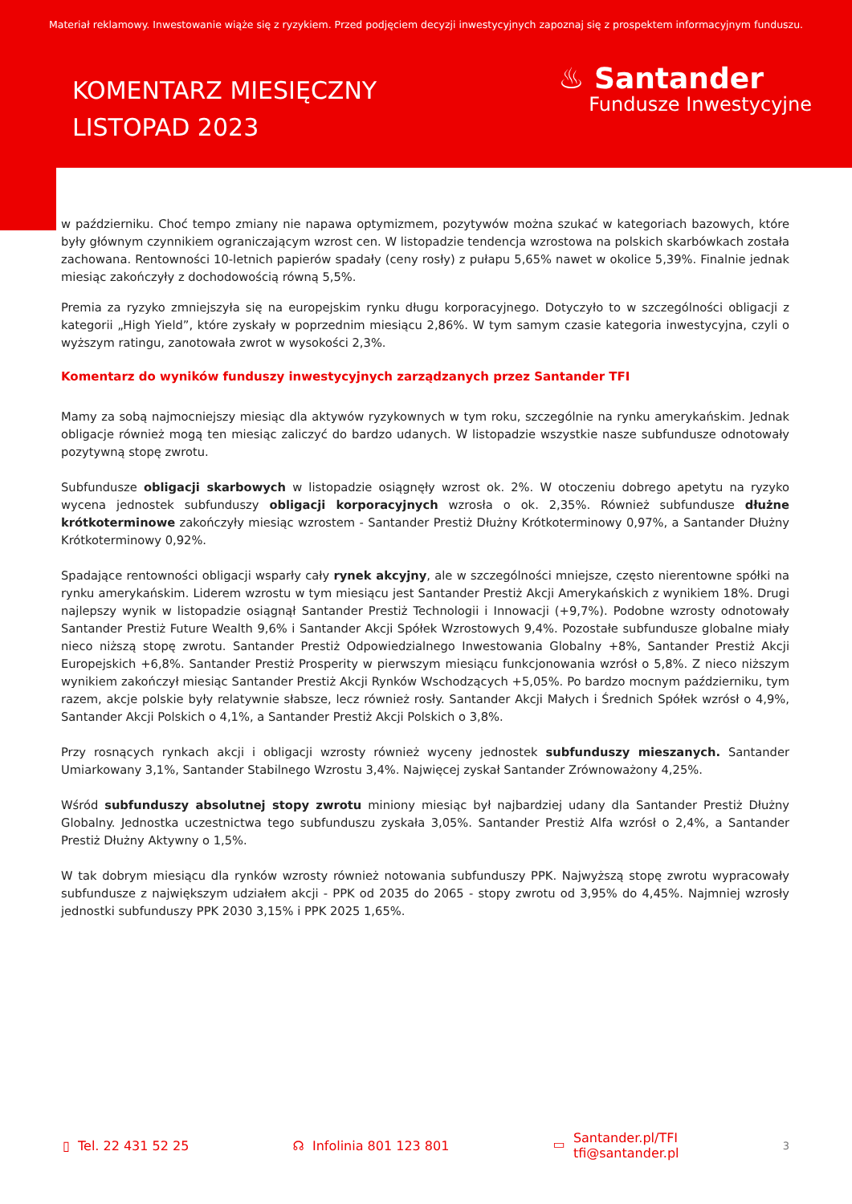Materiał reklamowy. Inwestowanie wiąże się z ryzykiem. Przed podjęciem decyzji inwestycyjnych zapoznaj się z prospektem informacyjnym funduszu.
KOMENTARZ MIESIĘCZNY
LISTOPAD 2023
♨ Santander
Fundusze Inwestycyjne
w październiku. Choć tempo zmiany nie napawa optymizmem, pozytywów można szukać w kategoriach bazowych, które były głównym czynnikiem ograniczającym wzrost cen. W listopadzie tendencja wzrostowa na polskich skarbówkach została zachowana. Rentowności 10-letnich papierów spadały (ceny rosły) z pułapu 5,65% nawet w okolice 5,39%. Finalnie jednak miesiąc zakończyły z dochodowością równą 5,5%.
Premia za ryzyko zmniejszyła się na europejskim rynku długu korporacyjnego. Dotyczyło to w szczególności obligacji z kategorii „High Yield”, które zyskały w poprzednim miesiącu 2,86%. W tym samym czasie kategoria inwestycyjna, czyli o wyższym ratingu, zanotowała zwrot w wysokości 2,3%.
Komentarz do wyników funduszy inwestycyjnych zarządzanych przez Santander TFI
Mamy za sobą najmocniejszy miesiąc dla aktywów ryzykownych w tym roku, szczególnie na rynku amerykańskim. Jednak obligacje również mogą ten miesiąc zaliczyć do bardzo udanych. W listopadzie wszystkie nasze subfundusze odnotowały pozytywną stopę zwrotu.
Subfundusze obligacji skarbowych w listopadzie osiągnęły wzrost ok. 2%. W otoczeniu dobrego apetytu na ryzyko wycena jednostek subfunduszy obligacji korporacyjnych wzrosła o ok. 2,35%. Również subfundusze dłużne krótkoterminowe zakończyły miesiąc wzrostem - Santander Prestiż Dłużny Krótkoterminowy 0,97%, a Santander Dłużny Krótkoterminowy 0,92%.
Spadające rentowności obligacji wsparły cały rynek akcyjny, ale w szczególności mniejsze, często nierentowne spółki na rynku amerykańskim. Liderem wzrostu w tym miesiącu jest Santander Prestiż Akcji Amerykańskich z wynikiem 18%. Drugi najlepszy wynik w listopadzie osiągnął Santander Prestiż Technologii i Innowacji (+9,7%). Podobne wzrosty odnotowały Santander Prestiż Future Wealth 9,6% i Santander Akcji Spółek Wzrostowych 9,4%. Pozostałe subfundusze globalne miały nieco niższą stopę zwrotu. Santander Prestiż Odpowiedzialnego Inwestowania Globalny +8%, Santander Prestiż Akcji Europejskich +6,8%. Santander Prestiż Prosperity w pierwszym miesiącu funkcjonowania wzrósł o 5,8%. Z nieco niższym wynikiem zakończył miesiąc Santander Prestiż Akcji Rynków Wschodzących +5,05%. Po bardzo mocnym październiku, tym razem, akcje polskie były relatywnie słabsze, lecz również rosły. Santander Akcji Małych i Średnich Spółek wzrósł o 4,9%, Santander Akcji Polskich o 4,1%, a Santander Prestiż Akcji Polskich o 3,8%.
Przy rosnących rynkach akcji i obligacji wzrosty również wyceny jednostek subfunduszy mieszanych. Santander Umiarkowany 3,1%, Santander Stabilnego Wzrostu 3,4%. Najwięcej zyskał Santander Zrównoważony 4,25%.
Wśród subfunduszy absolutnej stopy zwrotu miniony miesiąc był najbardziej udany dla Santander Prestiż Dłużny Globalny. Jednostka uczestnictwa tego subfunduszu zyskała 3,05%. Santander Prestiż Alfa wzrósł o 2,4%, a Santander Prestiż Dłużny Aktywny o 1,5%.
W tak dobrym miesiącu dla rynków wzrosty również notowania subfunduszy PPK. Najwyższą stopę zwrotu wypracowały subfundusze z największym udziałem akcji - PPK od 2035 do 2065 - stopy zwrotu od 3,95% do 4,45%. Najmniej wzrosły jednostki subfunduszy PPK 2030 3,15% i PPK 2025 1,65%.
▯ Tel. 22 431 52 25 ☊ Infolinia 801 123 801
▭ Santander.pl/TFI
tfi@santander.pl
3